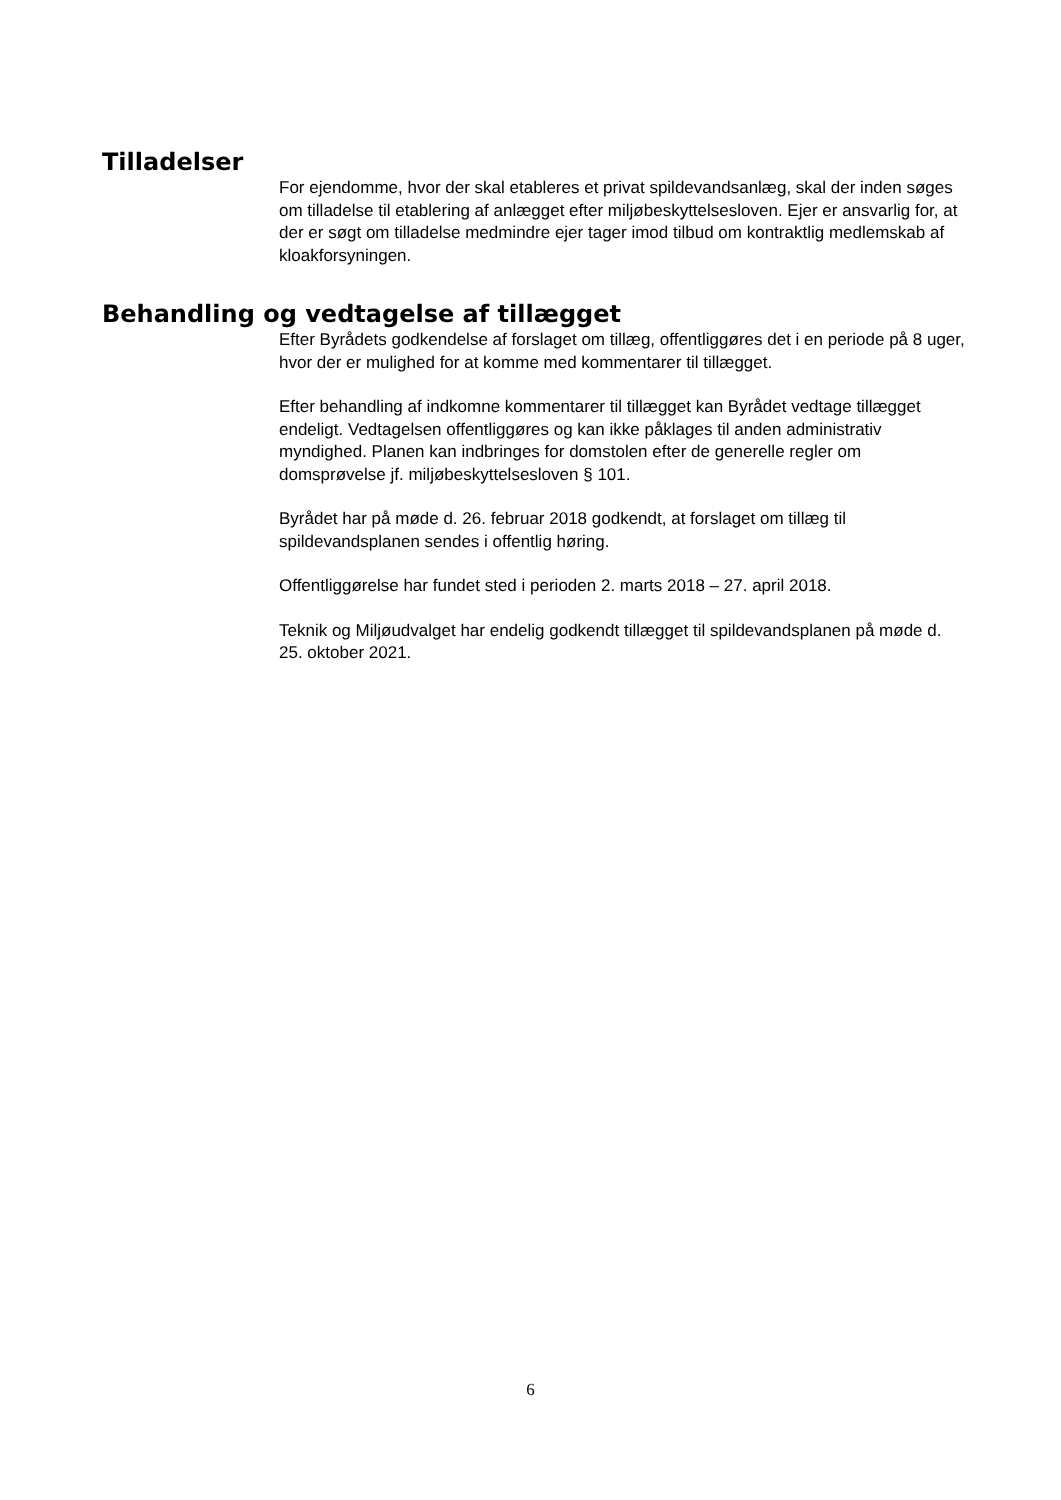Tilladelser
For ejendomme, hvor der skal etableres et privat spildevandsanlæg, skal der inden søges om tilladelse til etablering af anlægget efter miljøbeskyttelsesloven. Ejer er ansvarlig for, at der er søgt om tilladelse medmindre ejer tager imod tilbud om kontraktlig medlemskab af kloakforsyningen.
Behandling og vedtagelse af tillægget
Efter Byrådets godkendelse af forslaget om tillæg, offentliggøres det i en periode på 8 uger, hvor der er mulighed for at komme med kommentarer til tillægget.
Efter behandling af indkomne kommentarer til tillægget kan Byrådet vedtage tillægget endeligt. Vedtagelsen offentliggøres og kan ikke påklages til anden administrativ myndighed. Planen kan indbringes for domstolen efter de generelle regler om domsprøvelse jf. miljøbeskyttelsesloven § 101.
Byrådet har på møde d. 26. februar 2018 godkendt, at forslaget om tillæg til spildevandsplanen sendes i offentlig høring.
Offentliggørelse har fundet sted i perioden 2. marts 2018 – 27. april 2018.
Teknik og Miljøudvalget har endelig godkendt tillægget til spildevandsplanen på møde d. 25. oktober 2021.
6